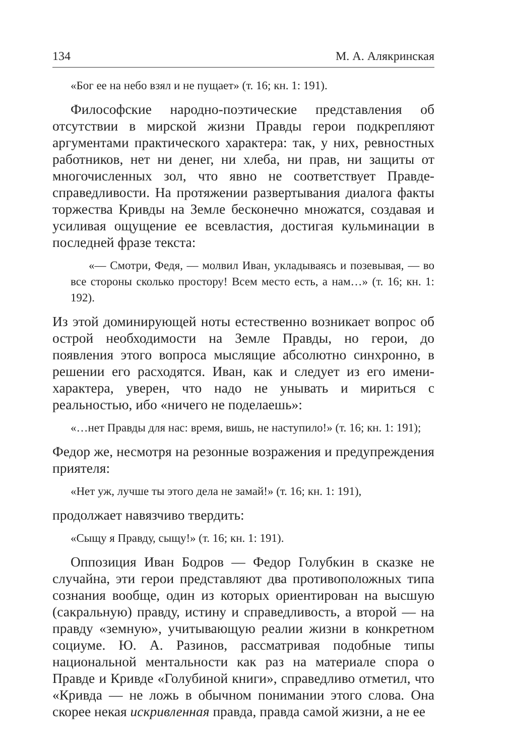134 М. А. Алякринская
«Бог ее на небо взял и не пущает» (т. 16; кн. 1: 191).
Философские народно-поэтические представления об отсутствии в мирской жизни Правды герои подкрепляют аргументами практического характера: так, у них, ревностных работников, нет ни денег, ни хлеба, ни прав, ни защиты от многочисленных зол, что явно не соответствует Правде-справедливости. На протяжении развертывания диалога факты торжества Кривды на Земле бесконечно множатся, создавая и усиливая ощущение ее всевластия, достигая кульминации в последней фразе текста:
«— Смотри, Федя, — молвил Иван, укладываясь и позевывая, — во все стороны сколько простору! Всем место есть, а нам…» (т. 16; кн. 1: 192).
Из этой доминирующей ноты естественно возникает вопрос об острой необходимости на Земле Правды, но герои, до появления этого вопроса мыслящие абсолютно синхронно, в решении его расходятся. Иван, как и следует из его имени-характера, уверен, что надо не унывать и мириться с реальностью, ибо «ничего не поделаешь»:
«…нет Правды для нас: время, вишь, не наступило!» (т. 16; кн. 1: 191);
Федор же, несмотря на резонные возражения и предупреждения приятеля:
«Нет уж, лучше ты этого дела не замай!» (т. 16; кн. 1: 191),
продолжает навязчиво твердить:
«Сыщу я Правду, сыщу!» (т. 16; кн. 1: 191).
Оппозиция Иван Бодров — Федор Голубкин в сказке не случайна, эти герои представляют два противоположных типа сознания вообще, один из которых ориентирован на высшую (сакральную) правду, истину и справедливость, а второй — на правду «земную», учитывающую реалии жизни в конкретном социуме. Ю. А. Разинов, рассматривая подобные типы национальной ментальности как раз на материале спора о Правде и Кривде «Голубиной книги», справедливо отметил, что «Кривда — не ложь в обычном понимании этого слова. Она скорее некая искривленная правда, правда самой жизни, а не ее